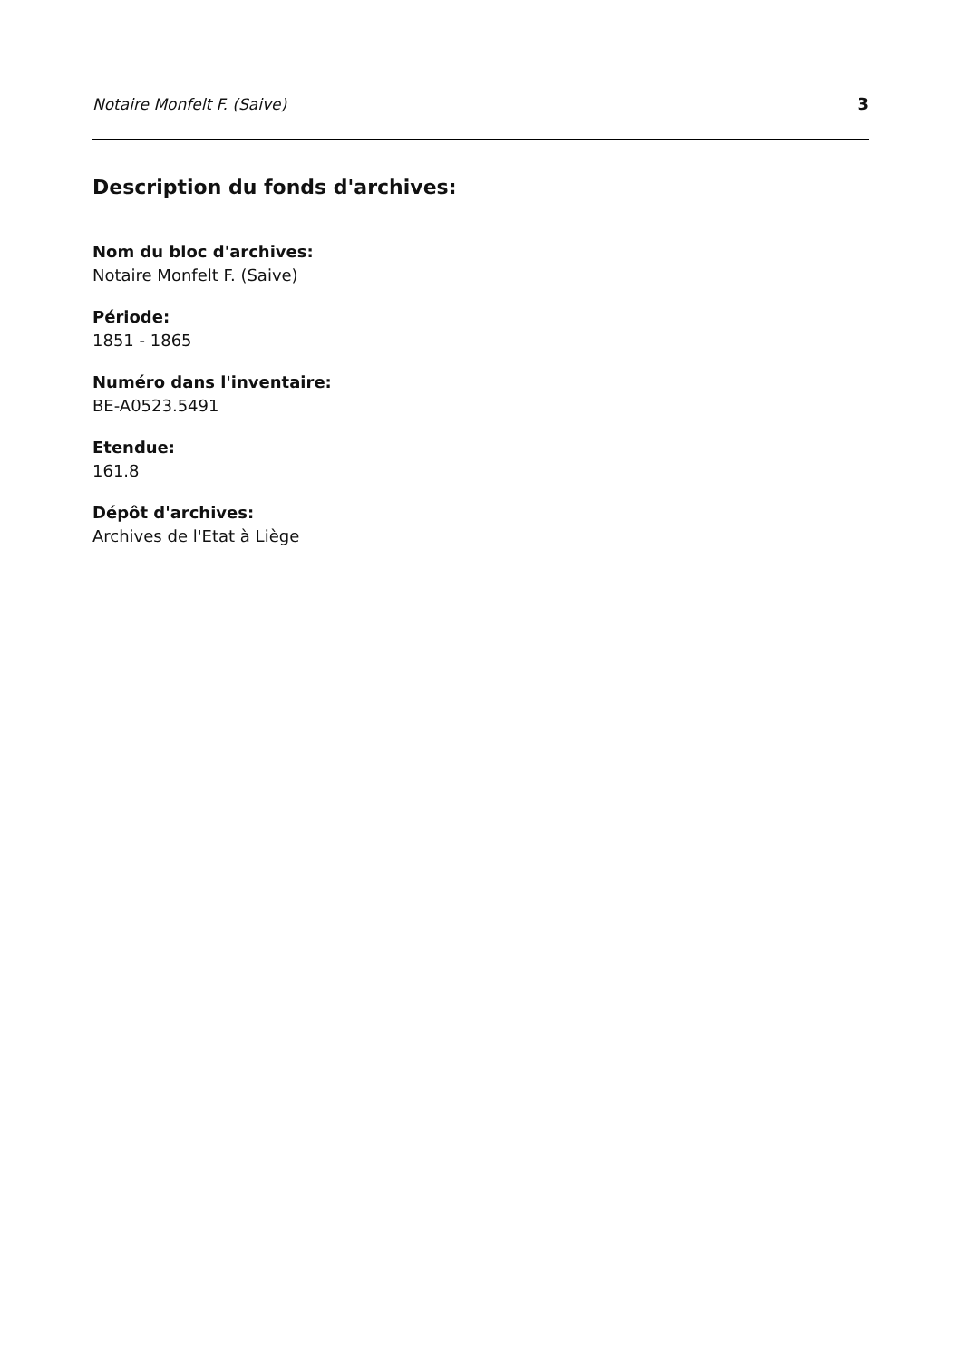Notaire Monfelt F. (Saive) 3
Description du fonds d'archives:
Nom du bloc d'archives:
Notaire Monfelt F. (Saive)
Période:
1851 - 1865
Numéro dans l'inventaire:
BE-A0523.5491
Etendue:
161.8
Dépôt d'archives:
Archives de l'Etat à Liège